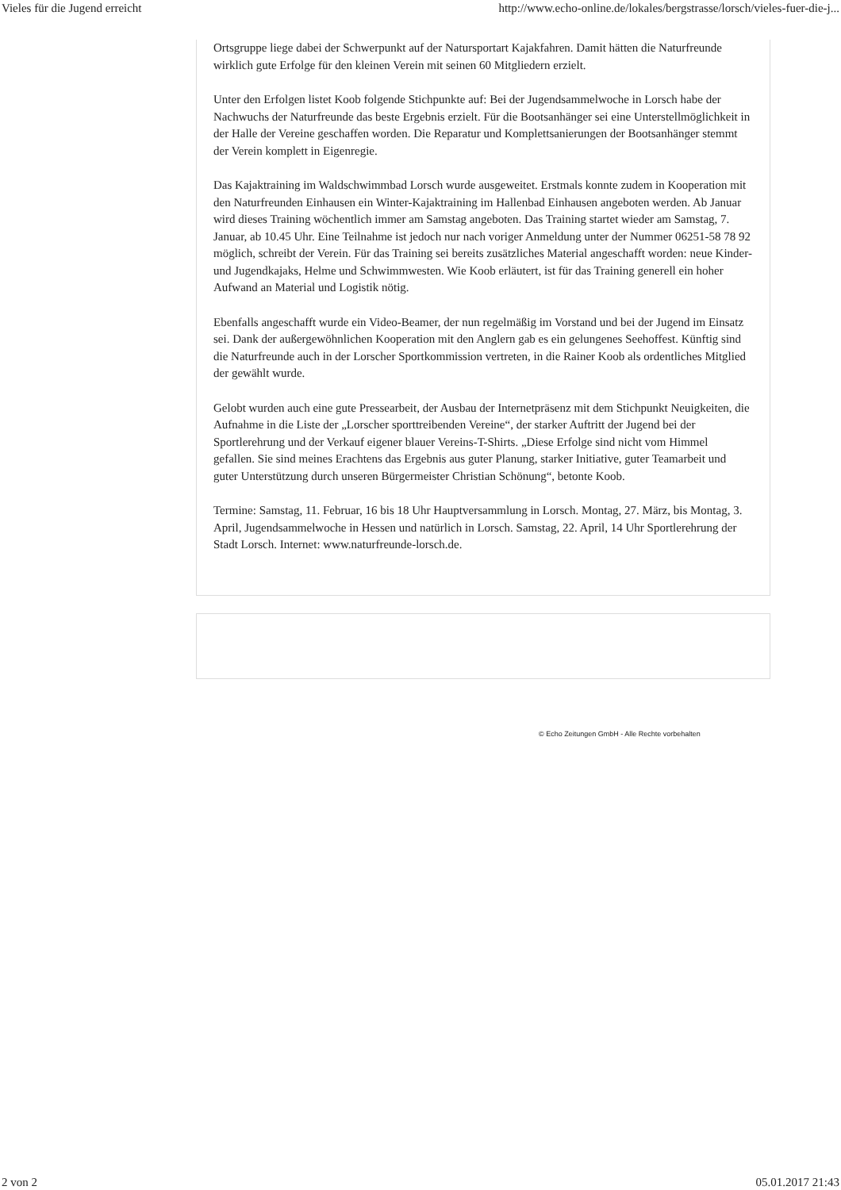Vieles für die Jugend erreicht http://www.echo-online.de/lokales/bergstrasse/lorsch/vieles-fuer-die-j...
Ortsgruppe liege dabei der Schwerpunkt auf der Natursportart Kajakfahren. Damit hätten die Naturfreunde wirklich gute Erfolge für den kleinen Verein mit seinen 60 Mitgliedern erzielt.
Unter den Erfolgen listet Koob folgende Stichpunkte auf: Bei der Jugendsammelwoche in Lorsch habe der Nachwuchs der Naturfreunde das beste Ergebnis erzielt. Für die Bootsanhänger sei eine Unterstellmöglichkeit in der Halle der Vereine geschaffen worden. Die Reparatur und Komplettsanierungen der Bootsanhänger stemmt der Verein komplett in Eigenregie.
Das Kajaktraining im Waldschwimmbad Lorsch wurde ausgeweitet. Erstmals konnte zudem in Kooperation mit den Naturfreunden Einhausen ein Winter-Kajaktraining im Hallenbad Einhausen angeboten werden. Ab Januar wird dieses Training wöchentlich immer am Samstag angeboten. Das Training startet wieder am Samstag, 7. Januar, ab 10.45 Uhr. Eine Teilnahme ist jedoch nur nach voriger Anmeldung unter der Nummer 06251-58 78 92 möglich, schreibt der Verein. Für das Training sei bereits zusätzliches Material angeschafft worden: neue Kinder- und Jugendkajaks, Helme und Schwimmwesten. Wie Koob erläutert, ist für das Training generell ein hoher Aufwand an Material und Logistik nötig.
Ebenfalls angeschafft wurde ein Video-Beamer, der nun regelmäßig im Vorstand und bei der Jugend im Einsatz sei. Dank der außergewöhnlichen Kooperation mit den Anglern gab es ein gelungenes Seehoffest. Künftig sind die Naturfreunde auch in der Lorscher Sportkommission vertreten, in die Rainer Koob als ordentliches Mitglied der gewählt wurde.
Gelobt wurden auch eine gute Pressearbeit, der Ausbau der Internetpräsenz mit dem Stichpunkt Neuigkeiten, die Aufnahme in die Liste der „Lorscher sporttreibenden Vereine“, der starker Auftritt der Jugend bei der Sportlerehrung und der Verkauf eigener blauer Vereins-T-Shirts. „Diese Erfolge sind nicht vom Himmel gefallen. Sie sind meines Erachtens das Ergebnis aus guter Planung, starker Initiative, guter Teamarbeit und guter Unterstützung durch unseren Bürgermeister Christian Schönung“, betonte Koob.
Termine: Samstag, 11. Februar, 16 bis 18 Uhr Hauptversammlung in Lorsch. Montag, 27. März, bis Montag, 3. April, Jugendsammelwoche in Hessen und natürlich in Lorsch. Samstag, 22. April, 14 Uhr Sportlerehrung der Stadt Lorsch. Internet: www.naturfreunde-lorsch.de.
© Echo Zeitungen GmbH - Alle Rechte vorbehalten
2 von 2 05.01.2017 21:43